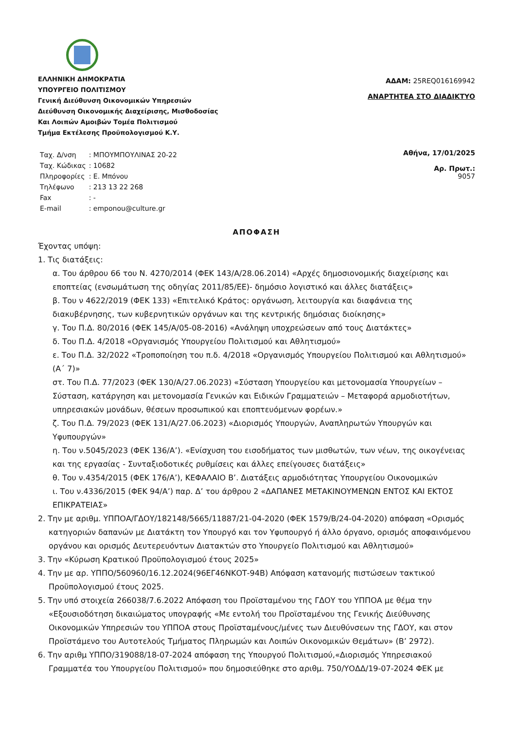ΕΛΛΗΝΙΚΗ ΔΗΜΟΚΡΑΤΙΑ
ΥΠΟΥΡΓΕΙΟ ΠΟΛΙΤΙΣΜΟΥ
Γενική Διεύθυνση Οικονομικών Υπηρεσιών
Διεύθυνση Οικονομικής Διαχείρισης, Μισθοδοσίας
Και Λοιπών Αμοιβών Τομέα Πολιτισμού
Τμήμα Εκτέλεσης Προϋπολογισμού Κ.Υ.
ΑΔΑΜ: 25REQ016169942
ΑΝΑΡΤΗΤΕΑ ΣΤΟ ΔΙΑΔΙΚΤΥΟ
| Ταχ. Δ/νση | : ΜΠΟΥΜΠΟΥΛΙΝΑΣ 20-22 |
| Ταχ. Κώδικας | : 10682 |
| Πληροφορίες | : Ε. Μπόνου |
| Τηλέφωνο | : 213 13 22 268 |
| Fax | : - |
| E-mail | : emponou@culture.gr |
Αθήνα, 17/01/2025
Αρ. Πρωτ.:
9057
ΑΠΟΦΑΣΗ
Έχοντας υπόψη:
1. Τις διατάξεις:
α. Του άρθρου 66 του Ν. 4270/2014 (ΦΕΚ 143/Α/28.06.2014) «Αρχές δημοσιονομικής διαχείρισης και εποπτείας (ενσωμάτωση της οδηγίας 2011/85/ΕΕ)- δημόσιο λογιστικό και άλλες διατάξεις»
β. Του ν 4622/2019 (ΦΕΚ 133) «Επιτελικό Κράτος: οργάνωση, λειτουργία και διαφάνεια της διακυβέρνησης, των κυβερνητικών οργάνων και της κεντρικής δημόσιας διοίκησης»
γ. Του Π.Δ. 80/2016 (ΦΕΚ 145/Α/05-08-2016) «Ανάληψη υποχρεώσεων από τους Διατάκτες»
δ. Του Π.Δ. 4/2018 «Οργανισμός Υπουργείου Πολιτισμού και Αθλητισμού»
ε. Του Π.Δ. 32/2022 «Τροποποίηση του π.δ. 4/2018 «Οργανισμός Υπουργείου Πολιτισμού και Αθλητισμού» (Α΄ 7)»
στ. Του Π.Δ. 77/2023 (ΦΕΚ 130/Α/27.06.2023) «Σύσταση Υπουργείου και μετονομασία Υπουργείων – Σύσταση, κατάργηση και μετονομασία Γενικών και Ειδικών Γραμματειών – Μεταφορά αρμοδιοτήτων, υπηρεσιακών μονάδων, θέσεων προσωπικού και εποπτευόμενων φορέων.»
ζ. Του Π.Δ. 79/2023 (ΦΕΚ 131/Α/27.06.2023) «Διορισμός Υπουργών, Αναπληρωτών Υπουργών και Υφυπουργών»
η. Του ν.5045/2023 (ΦΕΚ 136/Α’). «Ενίσχυση του εισοδήματος των μισθωτών, των νέων, της οικογένειας και της εργασίας - Συνταξιοδοτικές ρυθμίσεις και άλλες επείγουσες διατάξεις»
θ. Του ν.4354/2015 (ΦΕΚ 176/Α’), ΚΕΦΑΛΑΙΟ Β’. Διατάξεις αρμοδιότητας Υπουργείου Οικονομικών
ι. Του ν.4336/2015 (ΦΕΚ 94/Α’) παρ. Δ’ του άρθρου 2 «ΔΑΠΑΝΕΣ ΜΕΤΑΚΙΝΟΥΜΕΝΩΝ ΕΝΤΟΣ ΚΑΙ ΕΚΤΟΣ ΕΠΙΚΡΑΤΕΙΑΣ»
2. Την με αριθμ. ΥΠΠΟΑ/ΓΔΟΥ/182148/5665/11887/21-04-2020 (ΦΕΚ 1579/Β/24-04-2020) απόφαση «Ορισμός κατηγοριών δαπανών με Διατάκτη τον Υπουργό και τον Υφυπουργό ή άλλο όργανο, ορισμός αποφαινόμενου οργάνου και ορισμός Δευτερευόντων Διατακτών στο Υπουργείο Πολιτισμού και Αθλητισμού»
3. Την «Κύρωση Κρατικού Προϋπολογισμού έτους 2025»
4. Την με αρ. ΥΠΠΟ/560960/16.12.2024(96ΕΓ46ΝΚΟΤ-94Β) Απόφαση κατανομής πιστώσεων τακτικού Προϋπολογισμού έτους 2025.
5. Την υπό στοιχεία 266038/7.6.2022 Απόφαση του Προϊσταμένου της ΓΔΟΥ του ΥΠΠΟΑ με θέμα την «Εξουσιοδότηση δικαιώματος υπογραφής «Με εντολή του Προϊσταμένου της Γενικής Διεύθυνσης Οικονομικών Υπηρεσιών του ΥΠΠΟΑ στους Προϊσταμένους/μένες των Διευθύνσεων της ΓΔΟΥ, και στον Προϊστάμενο του Αυτοτελούς Τμήματος Πληρωμών και Λοιπών Οικονομικών Θεμάτων» (Β’ 2972).
6. Την αριθμ ΥΠΠΟ/319088/18-07-2024 απόφαση της Υπουργού Πολιτισμού,«Διορισμός Υπηρεσιακού Γραμματέα του Υπουργείου Πολιτισμού» που δημοσιεύθηκε στο αριθμ. 750/ΥΟΔΔ/19-07-2024 ΦΕΚ με